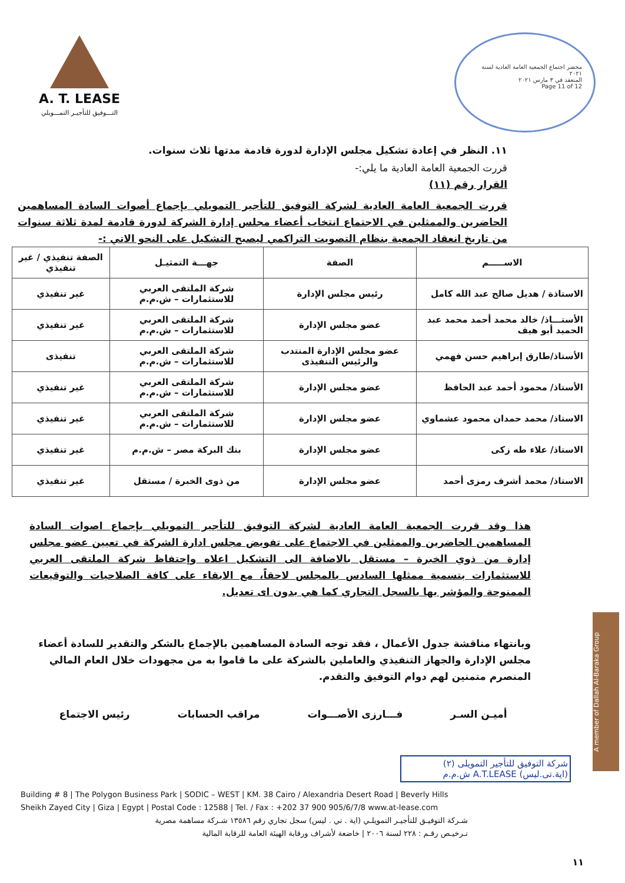A. T. LEASE
التـــوفيق للتأجيـر التمـــويلي
محضر اجتماع الجمعية العامة العادية لسنة ٢٠٢١
المنعقد في ٣ مارس ٢٠٢١
Page 11 of 12
١١. النظر في إعادة تشكيل مجلس الإدارة لدورة قادمة مدتها ثلاث سنوات.
قررت الجمعية العامة العادية ما يلي:-
القرار رقم (١١)
قررت الجمعية العامة العادية لشركة التوفيق للتأجير التمويلي بإجماع أصوات السادة المساهمين الحاضرين والممثلين في الاجتماع انتخاب أعضاء مجلس إدارة الشركة لدورة قادمة لمدة ثلاثة سنوات من تاريخ انعقاد الجمعية بنظام التصويت التراكمي ليصبح التشكيل على النحو الاتي :-
| الاســـــم | الصفة | جهـــة التمثيـل | الصفة تنفيذي / غير تنفيذي |
| --- | --- | --- | --- |
| الاستاذة / هديل صالح عبد الله كامل | رئيس مجلس الإدارة | شركة الملتقى العربي للاستثمارات – ش.م.م | غير تنفيذي |
| الأستـــاذ/ خالد محمد أحمد محمد عبد الحميد أبو هيف | عضو مجلس الإدارة | شركة الملتقى العربي للاستثمارات – ش.م.م | غير تنفيذي |
| الأستاذ/طارق إبراهيم حسن فهمي | عضو مجلس الإدارة المنتدب والرئيس التنفيذى | شركة الملتقى العربي للاستثمارات – ش.م.م | تنفيذى |
| الأستاذ/ محمود أحمد عبد الحافظ | عضو مجلس الإدارة | شركة الملتقى العربي للاستثمارات – ش.م.م | غير تنفيذي |
| الاستاذ/ محمد حمدان محمود عشماوي | عضو مجلس الإدارة | شركة الملتقى العربي للاستثمارات – ش.م.م | غير تنفيذي |
| الاستاذ/ علاء طه زكى | عضو مجلس الإدارة | بنك البركة مصر – ش.م.م | غير تنفيذي |
| الاستاذ/ محمد أشرف رمزى أحمد | عضو مجلس الإدارة | من ذوى الخبرة / مستقل | غير تنفيذي |
هذا وقد قررت الجمعية العامة العادية لشركة التوفيق للتأجير التمويلي بإجماع اصوات السادة المساهمين الحاضرين والممثلين في الاجتماع على تفويض مجلس ادارة الشركة في تعيين عضو مجلس إدارة من ذوي الخبرة – مستقل بالاضافة الى التشكيل اعلاه وإحتفاظ شركة الملتقى العربي للاستثمارات بتسمية ممثلها السادس بالمجلس لاحقاً، مع الابقاء على كافة الصلاحيات والتوقيعات الممنوحة والمؤشر بها بالسجل التجاري كما هي بدون اى تعديل.
وبانتهاء مناقشة جدول الأعمال ، فقد توجه السادة المساهمين بالإجماع بالشكر والتقدير للسادة أعضاء مجلس الإدارة والجهاز التنفيذي والعاملين بالشركة على ما قاموا به من مجهودات خلال العام المالي المنصرم متمنين لهم دوام التوفيق والتقدم.
أميـن السـر فـــارزى الأصـــوات مراقب الحسابات رئيس الاجتماع
شركة التوفيق للتأجير التمويلى (٢)
(اية.تى.ليس) A.T.LEASE ش.م.م
Building # 8 | The Polygon Business Park | SODIC – WEST | KM. 38 Cairo / Alexandria Desert Road | Beverly Hills
Sheikh Zayed City | Giza | Egypt | Postal Code : 12588 | Tel. / Fax : +202 37 900 905/6/7/8 www.at-lease.com
شـركة التوفيـق للتأجيـر التمويلـي (اية . تي . ليس) سجل تجاري رقم ١٣٥٨٦ شـركة مساهمة مصرية
تـرخيـص رقـم : ٢٢٨ لسنة ٢٠٠٦ | خاضعة لأشراف ورقابة الهيئة العامة للرقابة المالية
١١
A member of Dallah Al-Baraka Group